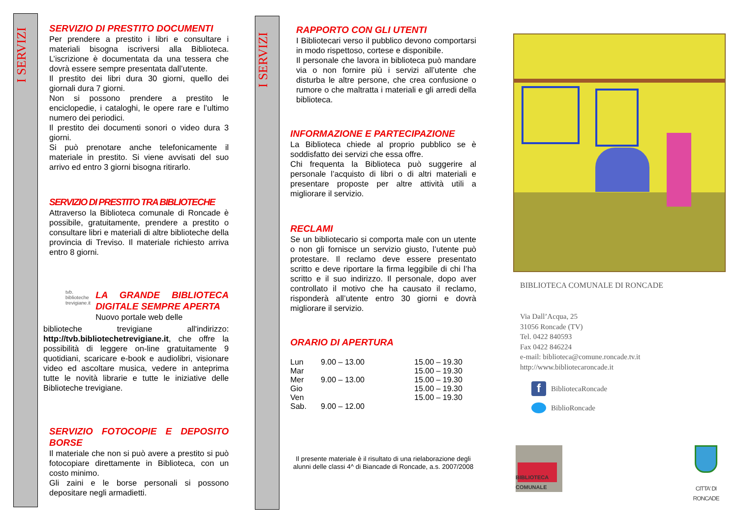I SERVIZI
I SERVIZI
SERVIZIO DI PRESTITO DOCUMENTI
Per prendere a prestito i libri e consultare i materiali bisogna iscriversi alla Biblioteca. L’iscrizione è documentata da una tessera che dovrà essere sempre presentata dall’utente.
Il prestito dei libri dura 30 giorni, quello dei giornali dura 7 giorni.
Non si possono prendere a prestito le enciclopedie, i cataloghi, le opere rare e l’ultimo numero dei periodici.
Il prestito dei documenti sonori o video dura 3 giorni.
Si può prenotare anche telefonicamente il materiale in prestito. Si viene avvisati del suo arrivo ed entro 3 giorni bisogna ritirarlo.
SERVIZIO DI PRESTITO TRA BIBLIOTECHE
Attraverso la Biblioteca comunale di Roncade è possibile, gratuitamente, prendere a prestito o consultare libri e materiali di altre biblioteche della provincia di Treviso. Il materiale richiesto arriva entro 8 giorni.
tvb. biblioteche trevigiane.it
LA GRANDE BIBLIOTECA DIGITALE SEMPRE APERTA
Nuovo portale web delle
biblioteche trevigiane all'indirizzo: http://tvb.bibliotechetrevigiane.it, che offre la possibilità di leggere on-line gratuitamente 9 quotidiani, scaricare e-book e audiolibri, visionare video ed ascoltare musica, vedere in anteprima tutte le novità librarie e tutte le iniziative delle Biblioteche trevigiane.
SERVIZIO FOTOCOPIE E DEPOSITO BORSE
Il materiale che non si può avere a prestito si può fotocopiare direttamente in Biblioteca, con un costo minimo.
Gli zaini e le borse personali si possono depositare negli armadietti.
RAPPORTO CON GLI UTENTI
I Bibliotecari verso il pubblico devono comportarsi in modo rispettoso, cortese e disponibile.
Il personale che lavora in biblioteca può mandare via o non fornire più i servizi all’utente che disturba le altre persone, che crea confusione o rumore o che maltratta i materiali e gli arredi della biblioteca.
INFORMAZIONE E PARTECIPAZIONE
La Biblioteca chiede al proprio pubblico se è soddisfatto dei servizi che essa offre.
Chi frequenta la Biblioteca può suggerire al personale l’acquisto di libri o di altri materiali e presentare proposte per altre attività utili a migliorare il servizio.
RECLAMI
Se un bibliotecario si comporta male con un utente o non gli fornisce un servizio giusto, l’utente può protestare. Il reclamo deve essere presentato scritto e deve riportare la firma leggibile di chi l’ha scritto e il suo indirizzo. Il personale, dopo aver controllato il motivo che ha causato il reclamo, risponderà all’utente entro 30 giorni e dovrà migliorare il servizio.
ORARIO DI APERTURA
| Lun | 9.00 – 13.00 | 15.00 – 19.30 |
| Mar | | 15.00 – 19.30 |
| Mer | 9.00 – 13.00 | 15.00 – 19.30 |
| Gio | | 15.00 – 19.30 |
| Ven | | 15.00 – 19.30 |
| Sab. | 9.00 – 12.00 | |
Il presente materiale è il risultato di una rielaborazione degli alunni delle classi 4^ di Biancade di Roncade, a.s. 2007/2008
BIBLIOTECA COMUNALE DI RONCADE
Via Dall’Acqua, 25
31056 Roncade (TV)
Tel. 0422 840593
Fax 0422 846224
e-mail: biblioteca@comune.roncade.tv.it
http://www.bibliotecaroncade.it
f BibliotecaRoncade
BiblioRoncade
BIBLIOTECA COMUNALE
CITTA' DI RONCADE